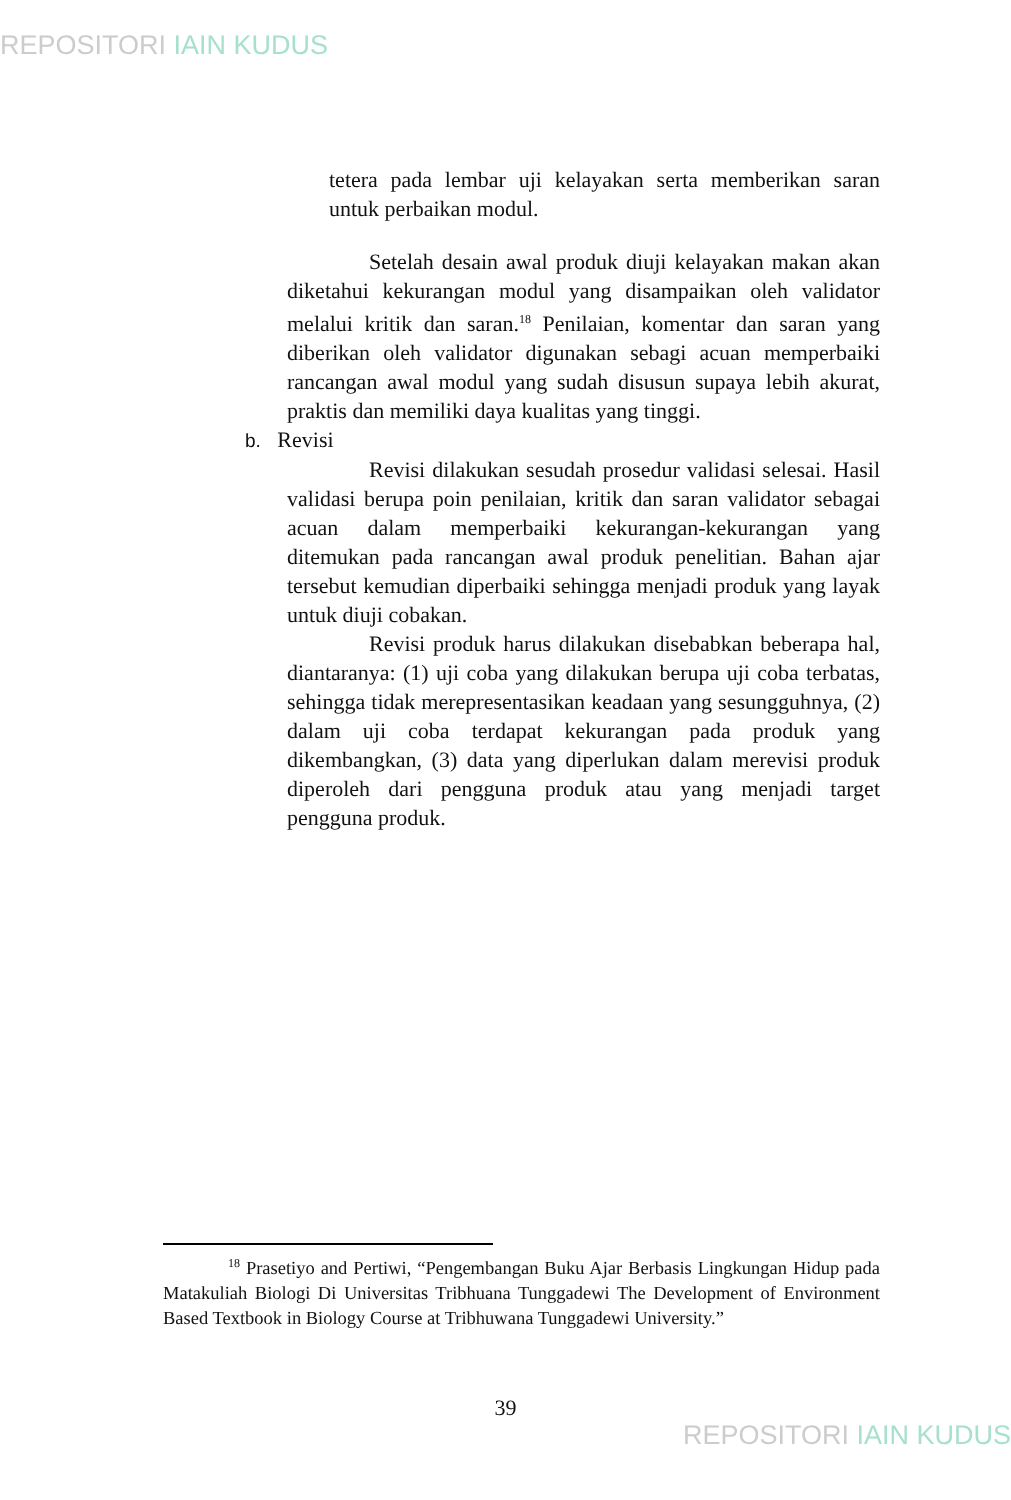REPOSITORI IAIN KUDUS
tetera pada lembar uji kelayakan serta memberikan saran untuk perbaikan modul.
Setelah desain awal produk diuji kelayakan makan akan diketahui kekurangan modul yang disampaikan oleh validator melalui kritik dan saran.<sup>18</sup> Penilaian, komentar dan saran yang diberikan oleh validator digunakan sebagi acuan memperbaiki rancangan awal modul yang sudah disusun supaya lebih akurat, praktis dan memiliki daya kualitas yang tinggi.
b. Revisi
Revisi dilakukan sesudah prosedur validasi selesai. Hasil validasi berupa poin penilaian, kritik dan saran validator sebagai acuan dalam memperbaiki kekurangan-kekurangan yang ditemukan pada rancangan awal produk penelitian. Bahan ajar tersebut kemudian diperbaiki sehingga menjadi produk yang layak untuk diuji cobakan.
Revisi produk harus dilakukan disebabkan beberapa hal, diantaranya: (1) uji coba yang dilakukan berupa uji coba terbatas, sehingga tidak merepresentasikan keadaan yang sesungguhnya, (2) dalam uji coba terdapat kekurangan pada produk yang dikembangkan, (3) data yang diperlukan dalam merevisi produk diperoleh dari pengguna produk atau yang menjadi target pengguna produk.
<sup>18</sup> Prasetiyo and Pertiwi, “Pengembangan Buku Ajar Berbasis Lingkungan Hidup pada Matakuliah Biologi Di Universitas Tribhuana Tunggadewi The Development of Environment Based Textbook in Biology Course at Tribhuwana Tunggadewi University.”
39
REPOSITORI IAIN KUDUS